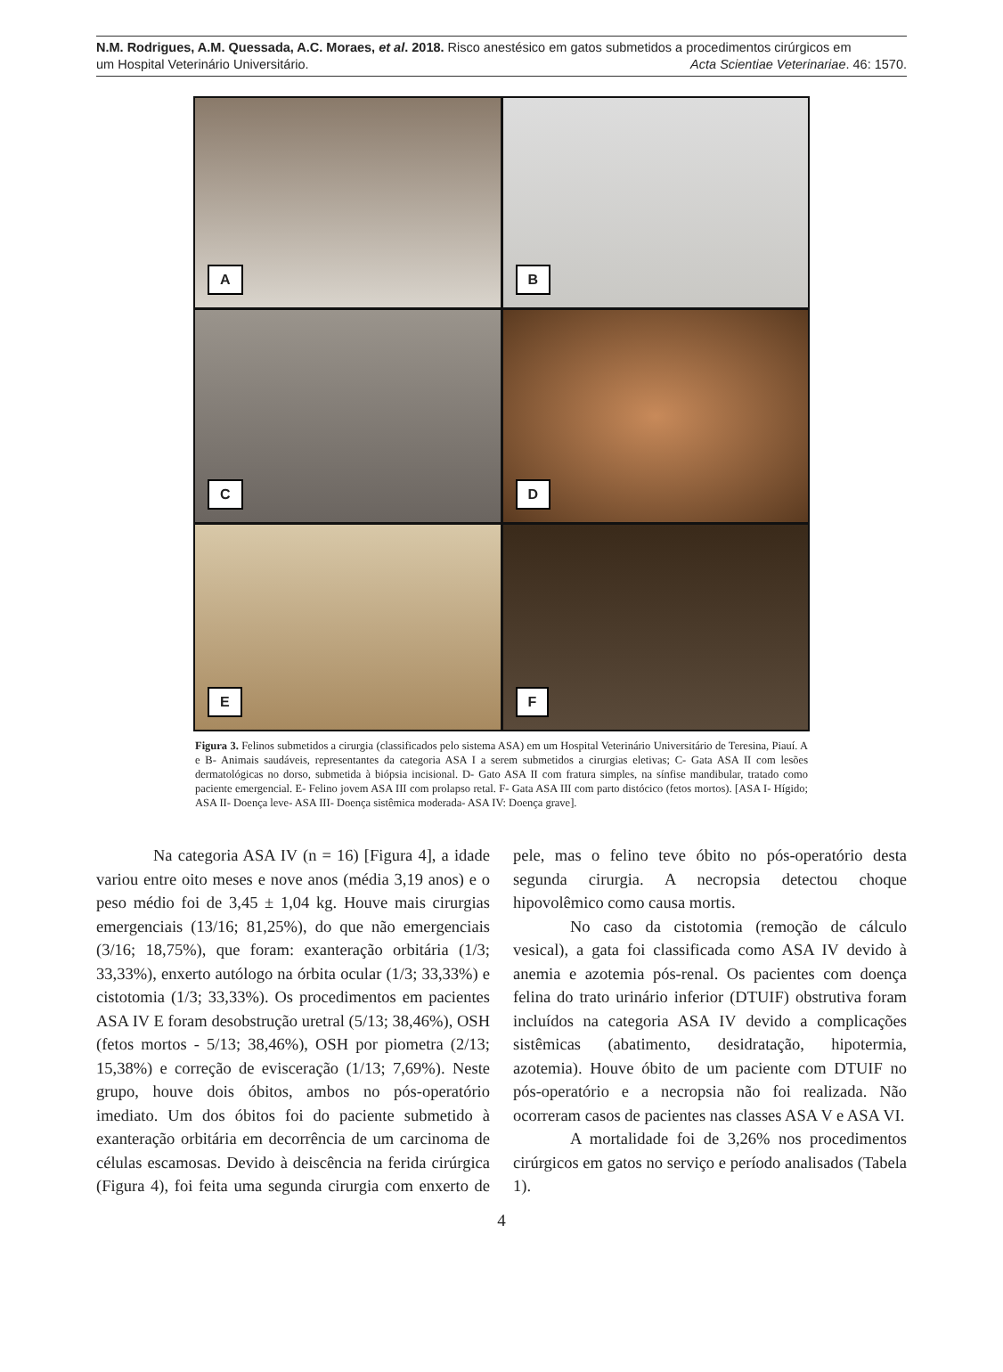N.M. Rodrigues, A.M. Quessada, A.C. Moraes, et al. 2018. Risco anestésico em gatos submetidos a procedimentos cirúrgicos em
um Hospital Veterinário Universitário. Acta Scientiae Veterinariae. 46: 1570.
A
B
C
D
E
F
Figura 3. Felinos submetidos a cirurgia (classificados pelo sistema ASA) em um Hospital Veterinário Universitário de Teresina, Piauí. A e B- Animais saudáveis, representantes da categoria ASA I a serem submetidos a cirurgias eletivas; C- Gata ASA II com lesões dermatológicas no dorso, submetida à biópsia incisional. D- Gato ASA II com fratura simples, na sínfise mandibular, tratado como paciente emergencial. E- Felino jovem ASA III com prolapso retal. F- Gata ASA III com parto distócico (fetos mortos). [ASA I- Hígido; ASA II- Doença leve- ASA III- Doença sistêmica moderada- ASA IV: Doença grave].
Na categoria ASA IV (n = 16) [Figura 4], a idade variou entre oito meses e nove anos (média 3,19 anos) e o peso médio foi de 3,45 ± 1,04 kg. Houve mais cirurgias emergenciais (13/16; 81,25%), do que não emergenciais (3/16; 18,75%), que foram: exanteração orbitária (1/3; 33,33%), enxerto autólogo na órbita ocular (1/3; 33,33%) e cistotomia (1/3; 33,33%). Os procedimentos em pacientes ASA IV E foram desobstrução uretral (5/13; 38,46%), OSH (fetos mortos - 5/13; 38,46%), OSH por piometra (2/13; 15,38%) e correção de evisceração (1/13; 7,69%). Neste grupo, houve dois óbitos, ambos no pós-operatório imediato. Um dos óbitos foi do paciente submetido à exanteração orbitária em decorrência de um carcinoma de células escamosas. Devido à deiscência na ferida cirúrgica (Figura 4), foi feita uma segunda cirurgia com enxerto de pele, mas o felino teve óbito no pós-operatório desta segunda cirurgia. A necropsia detectou choque hipovolêmico como causa mortis.
No caso da cistotomia (remoção de cálculo vesical), a gata foi classificada como ASA IV devido à anemia e azotemia pós-renal. Os pacientes com doença felina do trato urinário inferior (DTUIF) obstrutiva foram incluídos na categoria ASA IV devido a complicações sistêmicas (abatimento, desidratação, hipotermia, azotemia). Houve óbito de um paciente com DTUIF no pós-operatório e a necropsia não foi realizada. Não ocorreram casos de pacientes nas classes ASA V e ASA VI.
A mortalidade foi de 3,26% nos procedimentos cirúrgicos em gatos no serviço e período analisados (Tabela 1).
4